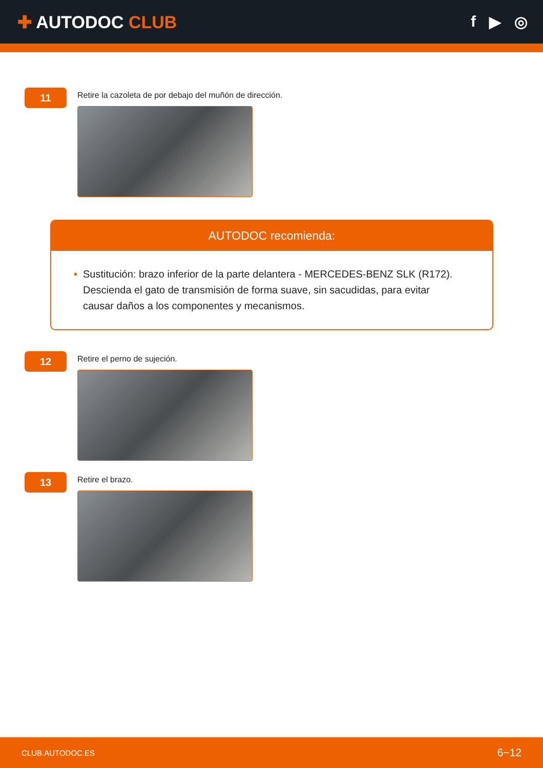✚ AUTODOC CLUB f ▶ ◎
11
Retire la cazoleta de por debajo del muñón de dirección.
AUTODOC recomienda:
• Sustitución: brazo inferior de la parte delantera - MERCEDES-BENZ SLK (R172). Descienda el gato de transmisión de forma suave, sin sacudidas, para evitar causar daños a los componentes y mecanismos.
12
Retire el perno de sujeción.
13
Retire el brazo.
CLUB.AUTODOC.ES 6−12